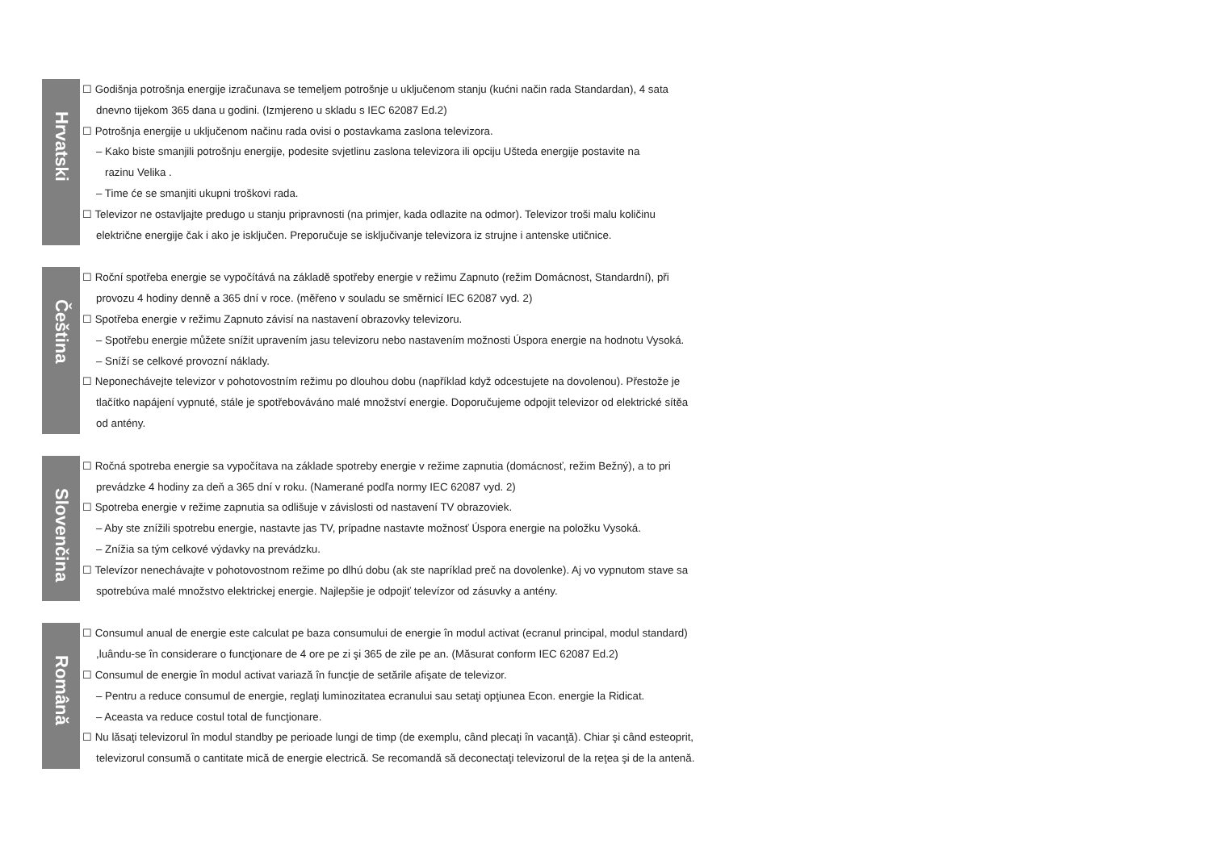Hrvatski
☐ Godišnja potrošnja energije izračunava se temeljem potrošnje u uključenom stanju (kućni način rada Standardan), 4 sata
dnevno tijekom 365 dana u godini. (Izmjereno u skladu s IEC 62087 Ed.2)
☐ Potrošnja energije u uključenom načinu rada ovisi o postavkama zaslona televizora.
– Kako biste smanjili potrošnju energije, podesite svjetlinu zaslona televizora ili opciju Ušteda energije postavite na
razinu Velika .
– Time će se smanjiti ukupni troškovi rada.
☐ Televizor ne ostavljajte predugo u stanju pripravnosti (na primjer, kada odlazite na odmor). Televizor troši malu količinu
električne energije čak i ako je isključen. Preporučuje se isključivanje televizora iz strujne i antenske utičnice.
Čeština
☐ Roční spotřeba energie se vypočítává na základě spotřeby energie v režimu Zapnuto (režim Domácnost, Standardní), při
provozu 4 hodiny denně a 365 dní v roce. (měřeno v souladu se směrnicí IEC 62087 vyd. 2)
☐ Spotřeba energie v režimu Zapnuto závisí na nastavení obrazovky televizoru.
– Spotřebu energie můžete snížit upravením jasu televizoru nebo nastavením možnosti Úspora energie na hodnotu Vysoká.
– Sníží se celkové provozní náklady.
☐ Neponechávejte televizor v pohotovostním režimu po dlouhou dobu (například když odcestujete na dovolenou). Přestože je
tlačítko napájení vypnuté, stále je spotřebováváno malé množství energie. Doporučujeme odpojit televizor od elektrické sítěa
od antény.
Slovenčina
☐ Ročná spotreba energie sa vypočítava na základe spotreby energie v režime zapnutia (domácnosť, režim Bežný), a to pri
prevádzke 4 hodiny za deň a 365 dní v roku. (Namerané podľa normy IEC 62087 vyd. 2)
☐ Spotreba energie v režime zapnutia sa odlišuje v závislosti od nastavení TV obrazoviek.
– Aby ste znížili spotrebu energie, nastavte jas TV, prípadne nastavte možnosť Úspora energie na položku Vysoká.
– Znížia sa tým celkové výdavky na prevádzku.
☐ Televízor nenechávajte v pohotovostnom režime po dlhú dobu (ak ste napríklad preč na dovolenke). Aj vo vypnutom stave sa
spotrebúva malé množstvo elektrickej energie. Najlepšie je odpojiť televízor od zásuvky a antény.
Română
☐ Consumul anual de energie este calculat pe baza consumului de energie în modul activat (ecranul principal, modul standard)
,luându-se în considerare o funcţionare de 4 ore pe zi şi 365 de zile pe an. (Măsurat conform IEC 62087 Ed.2)
☐ Consumul de energie în modul activat variază în funcţie de setările afişate de televizor.
– Pentru a reduce consumul de energie, reglaţi luminozitatea ecranului sau setaţi opţiunea Econ. energie la Ridicat.
– Aceasta va reduce costul total de funcţionare.
☐ Nu lăsaţi televizorul în modul standby pe perioade lungi de timp (de exemplu, când plecaţi în vacanţă). Chiar şi când esteoprit,
televizorul consumă o cantitate mică de energie electrică. Se recomandă să deconectaţi televizorul de la reţea şi de la antenă.